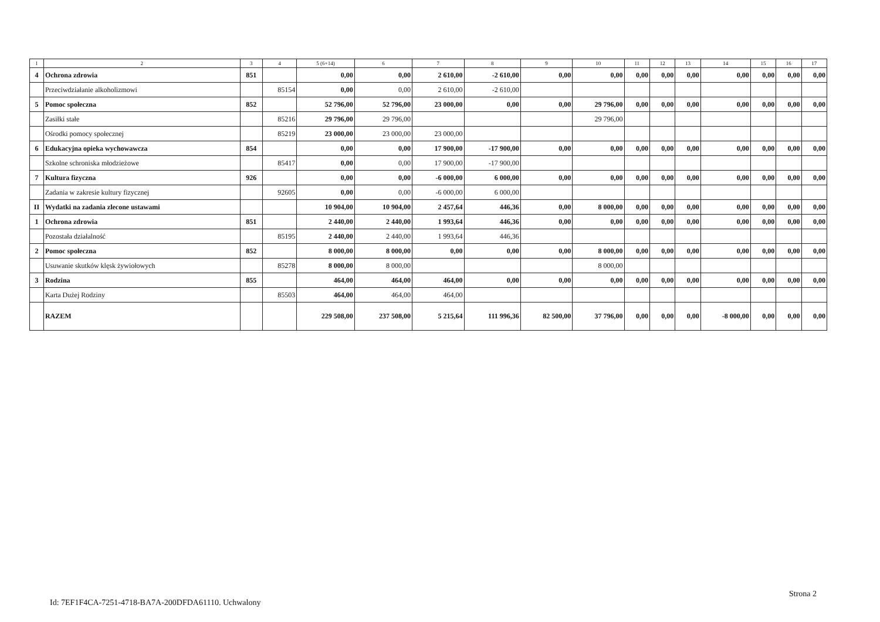| 1 | 2 | 3 | 4 | 5 (6+14) | 6 | 7 | 8 | 9 | 10 | 11 | 12 | 13 | 14 | 15 | 16 | 17 |
| --- | --- | --- | --- | --- | --- | --- | --- | --- | --- | --- | --- | --- | --- | --- | --- | --- |
| 4 | Ochrona zdrowia | 851 | | 0,00 | 0,00 | 2 610,00 | -2 610,00 | 0,00 | 0,00 | 0,00 | 0,00 | 0,00 | 0,00 | 0,00 | 0,00 | 0,00 |
| | Przeciwdziałanie alkoholizmowi | | 85154 | 0,00 | 0,00 | 2 610,00 | -2 610,00 | | | | | | | | | |
| 5 | Pomoc społeczna | 852 | | 52 796,00 | 52 796,00 | 23 000,00 | 0,00 | 0,00 | 29 796,00 | 0,00 | 0,00 | 0,00 | 0,00 | 0,00 | 0,00 | 0,00 |
| | Zasiłki stałe | | 85216 | 29 796,00 | 29 796,00 | | | | 29 796,00 | | | | | | | |
| | Ośrodki pomocy społecznej | | 85219 | 23 000,00 | 23 000,00 | 23 000,00 | | | | | | | | | | |
| 6 | Edukacyjna opieka wychowawcza | 854 | | 0,00 | 0,00 | 17 900,00 | -17 900,00 | 0,00 | 0,00 | 0,00 | 0,00 | 0,00 | 0,00 | 0,00 | 0,00 | 0,00 |
| | Szkolne schroniska młodzieżowe | | 85417 | 0,00 | 0,00 | 17 900,00 | -17 900,00 | | | | | | | | | |
| 7 | Kultura fizyczna | 926 | | 0,00 | 0,00 | -6 000,00 | 6 000,00 | 0,00 | 0,00 | 0,00 | 0,00 | 0,00 | 0,00 | 0,00 | 0,00 | 0,00 |
| | Zadania w zakresie kultury fizycznej | | 92605 | 0,00 | 0,00 | -6 000,00 | 6 000,00 | | | | | | | | | |
| II | Wydatki na zadania zlecone ustawami | | | 10 904,00 | 10 904,00 | 2 457,64 | 446,36 | 0,00 | 8 000,00 | 0,00 | 0,00 | 0,00 | 0,00 | 0,00 | 0,00 | 0,00 |
| 1 | Ochrona zdrowia | 851 | | 2 440,00 | 2 440,00 | 1 993,64 | 446,36 | 0,00 | 0,00 | 0,00 | 0,00 | 0,00 | 0,00 | 0,00 | 0,00 | 0,00 |
| | Pozostała działalność | | 85195 | 2 440,00 | 2 440,00 | 1 993,64 | 446,36 | | | | | | | | | |
| 2 | Pomoc społeczna | 852 | | 8 000,00 | 8 000,00 | 0,00 | 0,00 | 0,00 | 8 000,00 | 0,00 | 0,00 | 0,00 | 0,00 | 0,00 | 0,00 | 0,00 |
| | Usuwanie skutków klęsk żywiołowych | | 85278 | 8 000,00 | 8 000,00 | | | | 8 000,00 | | | | | | | |
| 3 | Rodzina | 855 | | 464,00 | 464,00 | 464,00 | 0,00 | 0,00 | 0,00 | 0,00 | 0,00 | 0,00 | 0,00 | 0,00 | 0,00 | 0,00 |
| | Karta Dużej Rodziny | | 85503 | 464,00 | 464,00 | 464,00 | | | | | | | | | | |
| | RAZEM | | | 229 508,00 | 237 508,00 | 5 215,64 | 111 996,36 | 82 500,00 | 37 796,00 | 0,00 | 0,00 | 0,00 | -8 000,00 | 0,00 | 0,00 | 0,00 |
Strona 2
Id: 7EF1F4CA-7251-4718-BA7A-200DFDA61110. Uchwalony